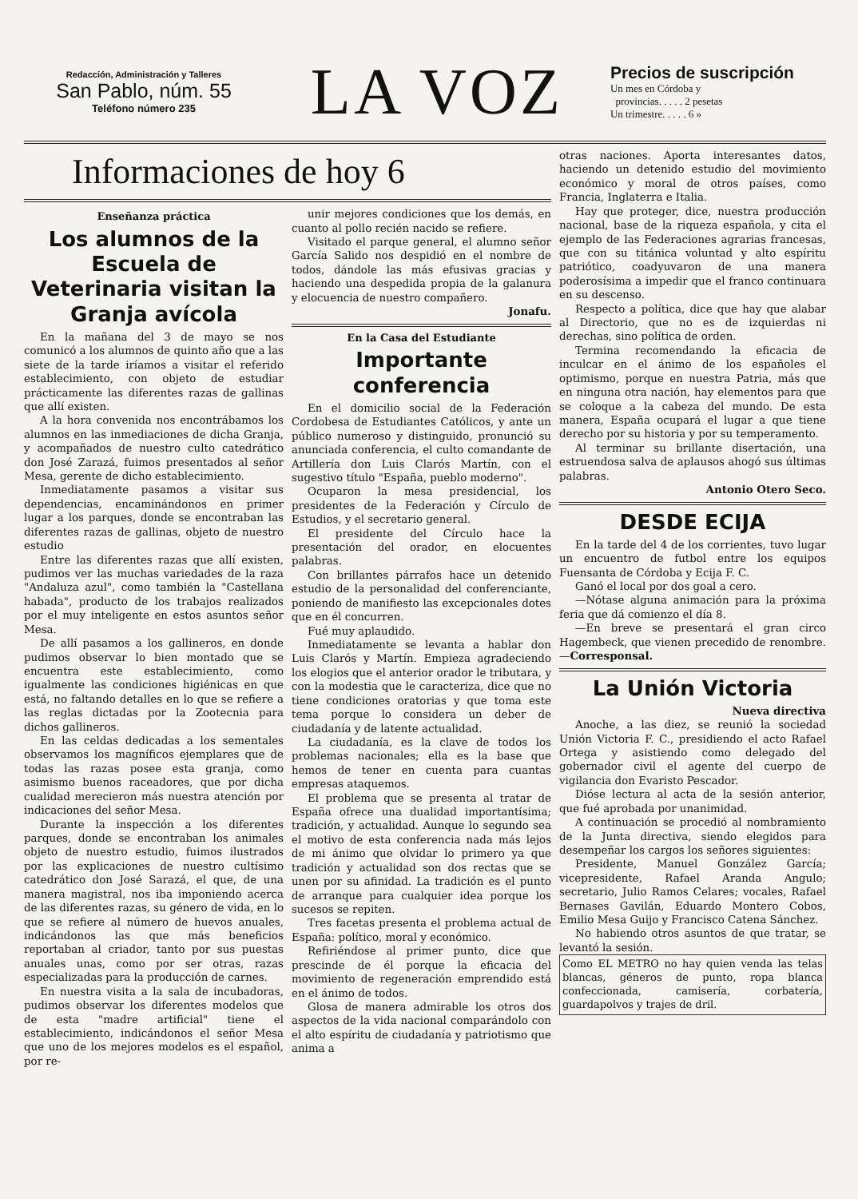Redacción, Administración y Talleres
San Pablo, núm. 55
Teléfono número 235
LA VOZ
Precios de suscripción
Un mes en Córdoba y
provincias. . . . . 2 pesetas
Un trimestre. . . . . 6 »
Informaciones de hoy 6
Enseñanza práctica
Los alumnos de la Escuela de Veterinaria visitan la Granja avícola
En la mañana del 3 de mayo se nos comunicó a los alumnos de quinto año que a las siete de la tarde iríamos a visitar el referido establecimiento, con objeto de estudiar prácticamente las diferentes razas de gallinas que allí existen.
A la hora convenida nos encontrábamos los alumnos en las inmediaciones de dicha Granja, y acompañados de nuestro culto catedrático don José Zarazá, fuimos presentados al señor Mesa, gerente de dicho establecimiento.
Inmediatamente pasamos a visitar sus dependencias, encaminándonos en primer lugar a los parques, donde se encontraban las diferentes razas de gallinas, objeto de nuestro estudio
Entre las diferentes razas que allí existen, pudimos ver las muchas variedades de la raza "Andaluza azul", como también la "Castellana habada", producto de los trabajos realizados por el muy inteligente en estos asuntos señor Mesa.
De allí pasamos a los gallineros, en donde pudimos observar lo bien montado que se encuentra este establecimiento, como igualmente las condiciones higiénicas en que está, no faltando detalles en lo que se refiere a las reglas dictadas por la Zootecnia para dichos gallineros.
En las celdas dedicadas a los sementales observamos los magníficos ejemplares que de todas las razas posee esta granja, como asimismo buenos raceadores, que por dicha cualidad merecieron más nuestra atención por indicaciones del señor Mesa.
Durante la inspección a los diferentes parques, donde se encontraban los animales objeto de nuestro estudio, fuimos ilustrados por las explicaciones de nuestro cultísimo catedrático don José Sarazá, el que, de una manera magistral, nos iba imponiendo acerca de las diferentes razas, su género de vida, en lo que se refiere al número de huevos anuales, indicándonos las que más beneficios reportaban al criador, tanto por sus puestas anuales unas, como por ser otras, razas especializadas para la producción de carnes.
En nuestra visita a la sala de incubadoras, pudimos observar los diferentes modelos que de esta "madre artificial" tiene el establecimiento, indicándonos el señor Mesa que uno de los mejores modelos es el español, por re-
unir mejores condiciones que los demás, en cuanto al pollo recién nacido se refiere.
Visitado el parque general, el alumno señor García Salido nos despidió en el nombre de todos, dándole las más efusivas gracias y haciendo una despedida propia de la galanura y elocuencia de nuestro compañero.
Jonafu.
En la Casa del Estudiante
Importante conferencia
En el domicilio social de la Federación Cordobesa de Estudiantes Católicos, y ante un público numeroso y distinguido, pronunció su anunciada conferencia, el culto comandante de Artillería don Luis Clarós Martín, con el sugestivo título "España, pueblo moderno".
Ocuparon la mesa presidencial, los presidentes de la Federación y Círculo de Estudios, y el secretario general.
El presidente del Círculo hace la presentación del orador, en elocuentes palabras.
Con brillantes párrafos hace un detenido estudio de la personalidad del conferenciante, poniendo de manifiesto las excepcionales dotes que en él concurren.
Fué muy aplaudido.
Inmediatamente se levanta a hablar don Luis Clarós y Martín. Empieza agradeciendo los elogios que el anterior orador le tributara, y con la modestia que le caracteriza, dice que no tiene condiciones oratorias y que toma este tema porque lo considera un deber de ciudadanía y de latente actualidad.
La ciudadanía, es la clave de todos los problemas nacionales; ella es la base que hemos de tener en cuenta para cuantas empresas ataquemos.
El problema que se presenta al tratar de España ofrece una dualidad importantísima; tradición, y actualidad. Aunque lo segundo sea el motivo de esta conferencia nada más lejos de mi ánimo que olvidar lo primero ya que tradición y actualidad son dos rectas que se unen por su afinidad. La tradición es el punto de arranque para cualquier idea porque los sucesos se repiten.
Tres facetas presenta el problema actual de España: político, moral y económico.
Refiriéndose al primer punto, dice que prescinde de él porque la eficacia del movimiento de regeneración emprendido está en el ánimo de todos.
Glosa de manera admirable los otros dos aspectos de la vida nacional comparándolo con el alto espíritu de ciudadanía y patriotismo que anima a
otras naciones. Aporta interesantes datos, haciendo un detenido estudio del movimiento económico y moral de otros países, como Francia, Inglaterra e Italia.
Hay que proteger, dice, nuestra producción nacional, base de la riqueza española, y cita el ejemplo de las Federaciones agrarias francesas, que con su titánica voluntad y alto espíritu patriótico, coadyuvaron de una manera poderosísima a impedir que el franco continuara en su descenso.
Respecto a política, dice que hay que alabar al Directorio, que no es de izquierdas ni derechas, sino política de orden.
Termina recomendando la eficacia de inculcar en el ánimo de los españoles el optimismo, porque en nuestra Patria, más que en ninguna otra nación, hay elementos para que se coloque a la cabeza del mundo. De esta manera, España ocupará el lugar a que tiene derecho por su historia y por su temperamento.
Al terminar su brillante disertación, una estruendosa salva de aplausos ahogó sus últimas palabras.
Antonio Otero Seco.
DESDE ECIJA
En la tarde del 4 de los corrientes, tuvo lugar un encuentro de futbol entre los equipos Fuensanta de Córdoba y Ecija F. C.
Ganó el local por dos goal a cero.
—Nótase alguna animación para la próxima feria que dá comienzo el día 8.
—En breve se presentará el gran circo Hagembeck, que vienen precedido de renombre.—Corresponsal.
La Unión Victoria
Nueva directiva
Anoche, a las diez, se reunió la sociedad Unión Victoria F. C., presidiendo el acto Rafael Ortega y asistiendo como delegado del gobernador civil el agente del cuerpo de vigilancia don Evaristo Pescador.
Dióse lectura al acta de la sesión anterior, que fué aprobada por unanimidad.
A continuación se procedió al nombramiento de la Junta directiva, siendo elegidos para desempeñar los cargos los señores siguientes:
Presidente, Manuel González García; vicepresidente, Rafael Aranda Angulo; secretario, Julio Ramos Celares; vocales, Rafael Bernases Gavilán, Eduardo Montero Cobos, Emilio Mesa Guijo y Francisco Catena Sánchez.
No habiendo otros asuntos de que tratar, se levantó la sesión.
Como EL METRO no hay quien venda las telas blancas, géneros de punto, ropa blanca confeccionada, camisería, corbatería, guardapolvos y trajes de dril.